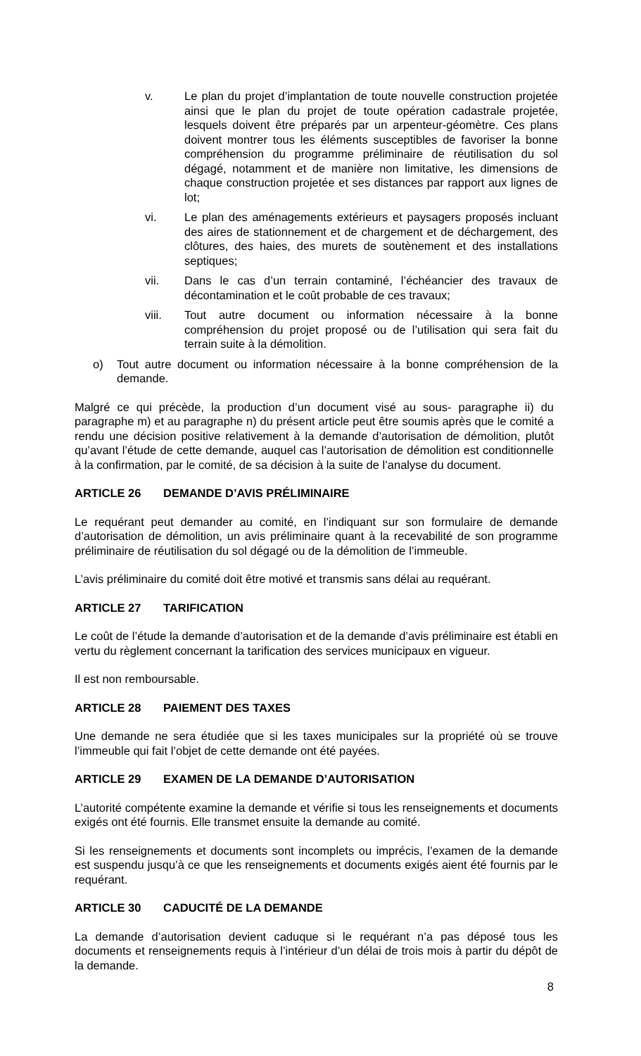v. Le plan du projet d’implantation de toute nouvelle construction projetée ainsi que le plan du projet de toute opération cadastrale projetée, lesquels doivent être préparés par un arpenteur-géomètre. Ces plans doivent montrer tous les éléments susceptibles de favoriser la bonne compréhension du programme préliminaire de réutilisation du sol dégagé, notamment et de manière non limitative, les dimensions de chaque construction projetée et ses distances par rapport aux lignes de lot;
vi. Le plan des aménagements extérieurs et paysagers proposés incluant des aires de stationnement et de chargement et de déchargement, des clôtures, des haies, des murets de soutènement et des installations septiques;
vii. Dans le cas d’un terrain contaminé, l’échéancier des travaux de décontamination et le coût probable de ces travaux;
viii. Tout autre document ou information nécessaire à la bonne compréhension du projet proposé ou de l’utilisation qui sera fait du terrain suite à la démolition.
o) Tout autre document ou information nécessaire à la bonne compréhension de la demande.
Malgré ce qui précède, la production d’un document visé au sous- paragraphe ii) du paragraphe m) et au paragraphe n) du présent article peut être soumis après que le comité a rendu une décision positive relativement à la demande d’autorisation de démolition, plutôt qu’avant l’étude de cette demande, auquel cas l’autorisation de démolition est conditionnelle à la confirmation, par le comité, de sa décision à la suite de l’analyse du document.
ARTICLE 26 DEMANDE D’AVIS PRÉLIMINAIRE
Le requérant peut demander au comité, en l’indiquant sur son formulaire de demande d’autorisation de démolition, un avis préliminaire quant à la recevabilité de son programme préliminaire de réutilisation du sol dégagé ou de la démolition de l’immeuble.
L’avis préliminaire du comité doit être motivé et transmis sans délai au requérant.
ARTICLE 27 TARIFICATION
Le coût de l’étude la demande d’autorisation et de la demande d’avis préliminaire est établi en vertu du règlement concernant la tarification des services municipaux en vigueur.
Il est non remboursable.
ARTICLE 28 PAIEMENT DES TAXES
Une demande ne sera étudiée que si les taxes municipales sur la propriété où se trouve l’immeuble qui fait l’objet de cette demande ont été payées.
ARTICLE 29 EXAMEN DE LA DEMANDE D’AUTORISATION
L’autorité compétente examine la demande et vérifie si tous les renseignements et documents exigés ont été fournis. Elle transmet ensuite la demande au comité.
Si les renseignements et documents sont incomplets ou imprécis, l’examen de la demande est suspendu jusqu’à ce que les renseignements et documents exigés aient été fournis par le requérant.
ARTICLE 30 CADUCITÉ DE LA DEMANDE
La demande d’autorisation devient caduque si le requérant n’a pas déposé tous les documents et renseignements requis à l’intérieur d’un délai de trois mois à partir du dépôt de la demande.
8